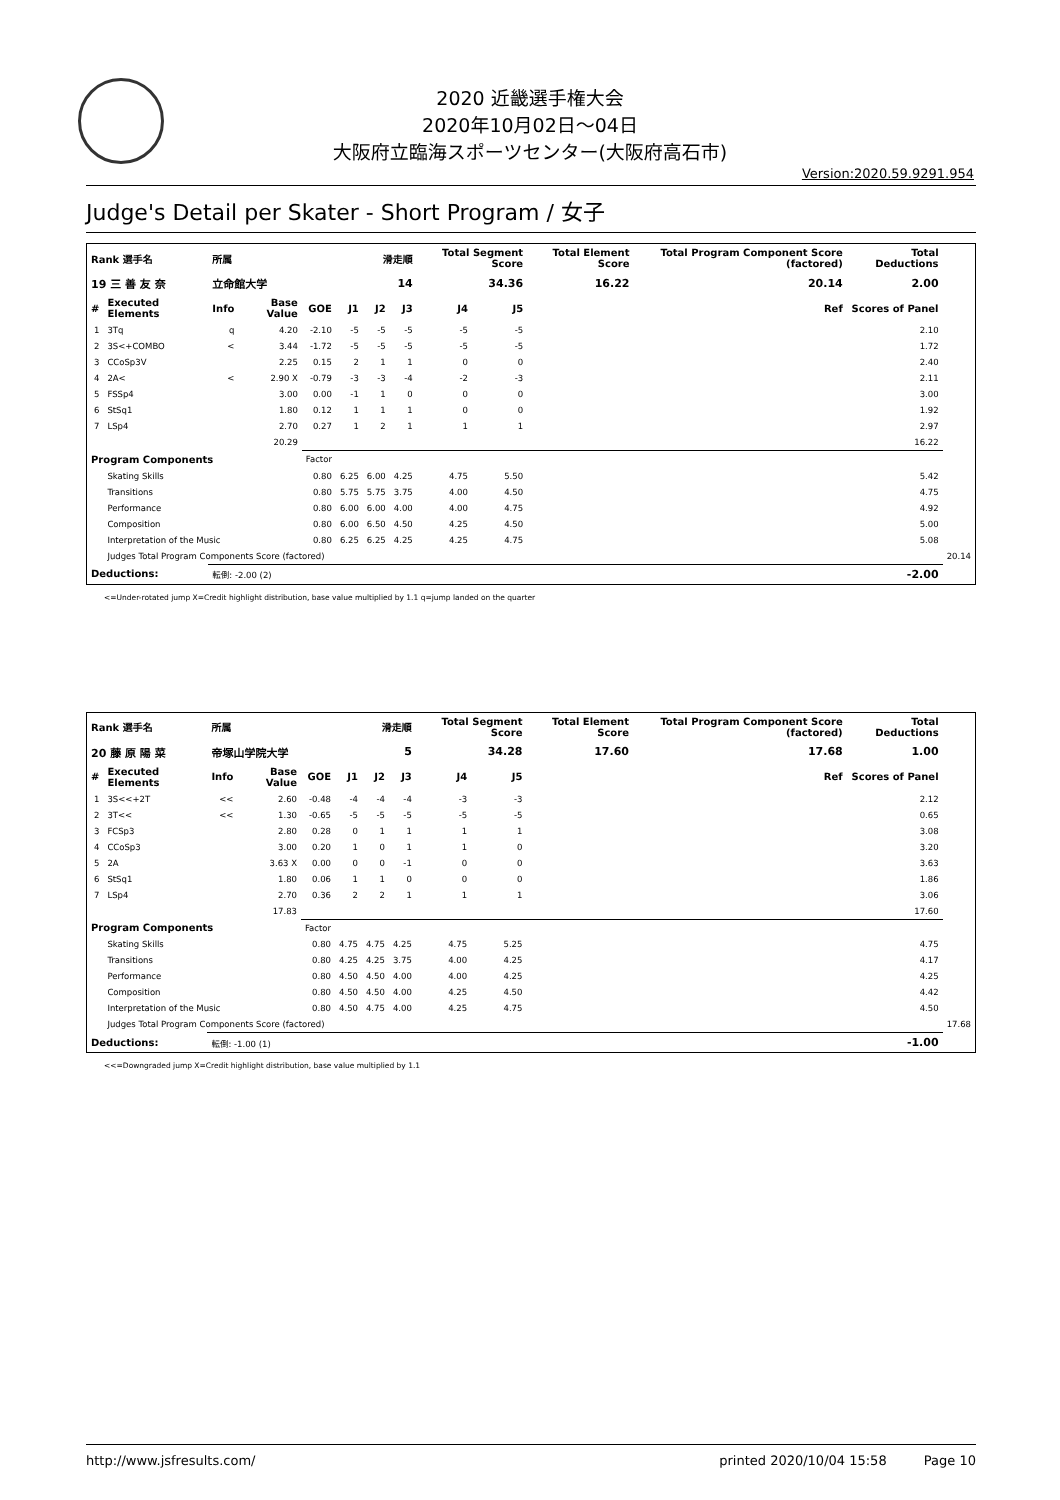2020 近畿選手権大会
2020年10月02日～04日
大阪府立臨海スポーツセンター(大阪府高石市)
Version:2020.59.9291.954
Judge's Detail per Skater - Short Program / 女子
| Rank 選手名 | | 所属 | | | 滑走順 | | | Total Segment Score | | Total Element Score | Total Program Component Score (factored) | | Total Deductions | |
| --- | --- | --- | --- | --- | --- | --- | --- | --- | --- | --- | --- | --- | --- | --- |
| 19 三 善 友 奈 | | 立命館大学 | | | 14 | | | 34.36 | | 16.22 | 20.14 | | 2.00 | |
| # | Executed Elements | Info | Base Value | GOE | J1 | J2 | J3 | J4 | J5 | | | Ref | Scores of Panel | |
| 1 | 3Tq | q | 4.20 | -2.10 | -5 | -5 | -5 | -5 | -5 | | | | 2.10 | |
| 2 | 3S<+COMBO | < | 3.44 | -1.72 | -5 | -5 | -5 | -5 | -5 | | | | 1.72 | |
| 3 | CCoSp3V | | 2.25 | 0.15 | 2 | 1 | 1 | 0 | 0 | | | | 2.40 | |
| 4 | 2A< | < | 2.90 X | -0.79 | -3 | -3 | -4 | -2 | -3 | | | | 2.11 | |
| 5 | FSSp4 | | 3.00 | 0.00 | -1 | 1 | 0 | 0 | 0 | | | | 3.00 | |
| 6 | StSq1 | | 1.80 | 0.12 | 1 | 1 | 1 | 0 | 0 | | | | 1.92 | |
| 7 | LSp4 | | 2.70 | 0.27 | 1 | 2 | 1 | 1 | 1 | | | | 2.97 | |
| | | | 20.29 | | | | | | | | | | 16.22 | |
| Program Components | | | | Factor | | | | | | | | | | |
| | Skating Skills | | | 0.80 | 6.25 | 6.00 | 4.25 | 4.75 | 5.50 | | | | 5.42 | |
| | Transitions | | | 0.80 | 5.75 | 5.75 | 3.75 | 4.00 | 4.50 | | | | 4.75 | |
| | Performance | | | 0.80 | 6.00 | 6.00 | 4.00 | 4.00 | 4.75 | | | | 4.92 | |
| | Composition | | | 0.80 | 6.00 | 6.50 | 4.50 | 4.25 | 4.50 | | | | 5.00 | |
| | Interpretation of the Music | | | 0.80 | 6.25 | 6.25 | 4.25 | 4.25 | 4.75 | | | | 5.08 | |
| | Judges Total Program Components Score (factored) | | | | | | | | | | | | | 20.14 |
| Deductions: | | 転倒: -2.00 (2) | | | | | | | | | | | -2.00 | |
<=Under-rotated jump X=Credit highlight distribution, base value multiplied by 1.1 q=jump landed on the quarter
| Rank 選手名 | | 所属 | | | 滑走順 | | | Total Segment Score | | Total Element Score | Total Program Component Score (factored) | | Total Deductions | |
| --- | --- | --- | --- | --- | --- | --- | --- | --- | --- | --- | --- | --- | --- | --- |
| 20 藤 原 陽 菜 | | 帝塚山学院大学 | | | 5 | | | 34.28 | | 17.60 | 17.68 | | 1.00 | |
| # | Executed Elements | Info | Base Value | GOE | J1 | J2 | J3 | J4 | J5 | | | Ref | Scores of Panel | |
| 1 | 3S<<+2T | << | 2.60 | -0.48 | -4 | -4 | -4 | -3 | -3 | | | | 2.12 | |
| 2 | 3T<< | << | 1.30 | -0.65 | -5 | -5 | -5 | -5 | -5 | | | | 0.65 | |
| 3 | FCSp3 | | 2.80 | 0.28 | 0 | 1 | 1 | 1 | 1 | | | | 3.08 | |
| 4 | CCoSp3 | | 3.00 | 0.20 | 1 | 0 | 1 | 1 | 0 | | | | 3.20 | |
| 5 | 2A | | 3.63 X | 0.00 | 0 | 0 | -1 | 0 | 0 | | | | 3.63 | |
| 6 | StSq1 | | 1.80 | 0.06 | 1 | 1 | 0 | 0 | 0 | | | | 1.86 | |
| 7 | LSp4 | | 2.70 | 0.36 | 2 | 2 | 1 | 1 | 1 | | | | 3.06 | |
| | | | 17.83 | | | | | | | | | | 17.60 | |
| Program Components | | | | Factor | | | | | | | | | | |
| | Skating Skills | | | 0.80 | 4.75 | 4.75 | 4.25 | 4.75 | 5.25 | | | | 4.75 | |
| | Transitions | | | 0.80 | 4.25 | 4.25 | 3.75 | 4.00 | 4.25 | | | | 4.17 | |
| | Performance | | | 0.80 | 4.50 | 4.50 | 4.00 | 4.00 | 4.25 | | | | 4.25 | |
| | Composition | | | 0.80 | 4.50 | 4.50 | 4.00 | 4.25 | 4.50 | | | | 4.42 | |
| | Interpretation of the Music | | | 0.80 | 4.50 | 4.75 | 4.00 | 4.25 | 4.75 | | | | 4.50 | |
| | Judges Total Program Components Score (factored) | | | | | | | | | | | | | 17.68 |
| Deductions: | | 転倒: -1.00 (1) | | | | | | | | | | | -1.00 | |
<<=Downgraded jump X=Credit highlight distribution, base value multiplied by 1.1
http://www.jsfresults.com/ printed 2020/10/04 15:58 Page 10